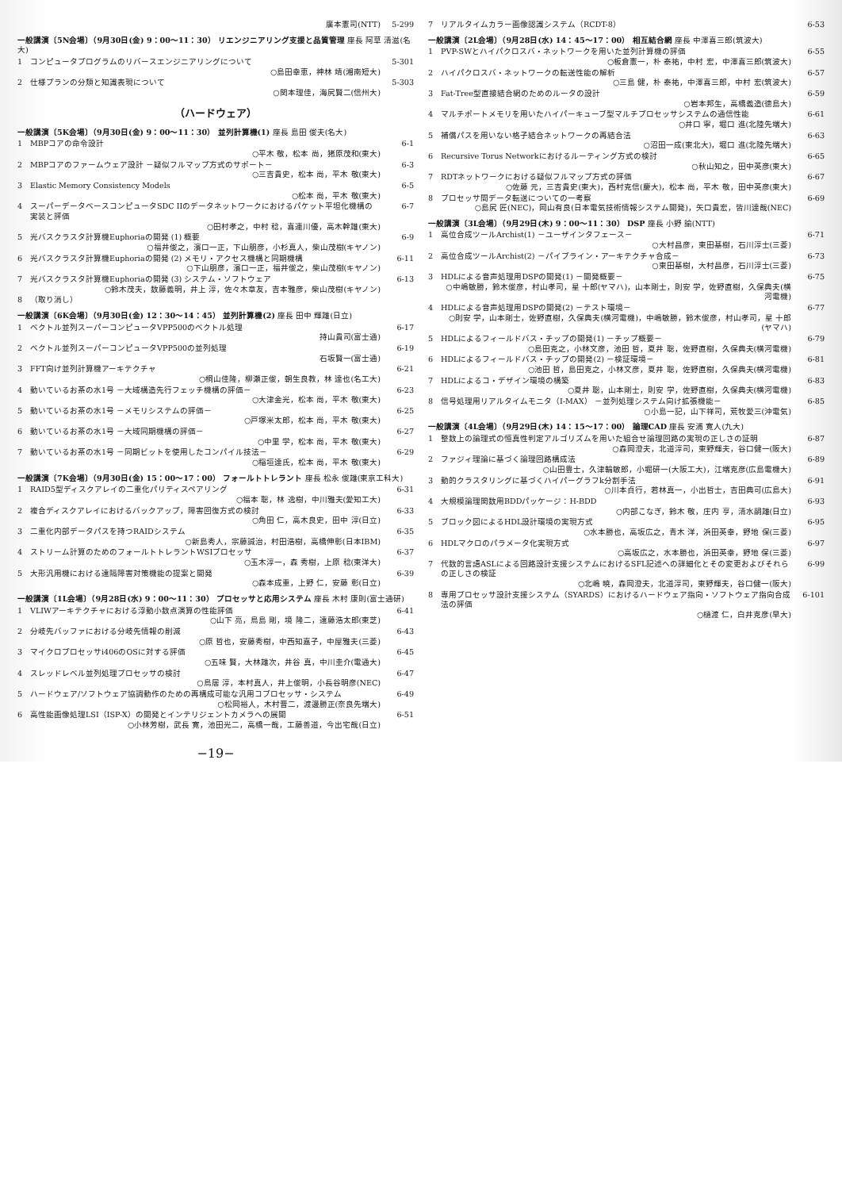廣本憲司(NTT) 5-299
一般講演〔5N会場〕（9月30日(金) 9：00～11：30） リエンジニアリング支援と品質管理 座長 阿草 清滋(名大)
1 コンピュータプログラムのリバースエンジニアリングについて
○島田幸恵，神林 靖(湘南短大) 5-301
2 仕様プランの分類と知識表現について
○関本理佳，海尻賢二(信州大) 5-303
（ハードウェア）
一般講演〔5K会場〕（9月30日(金) 9：00～11：30） 並列計算機(1) 座長 島田 俊夫(名大)
1 MBPコアの命令設計
○平木 敬，松本 尚，猪原茂和(東大) 6-1
2 MBPコアのファームウェア設計 －疑似フルマップ方式のサポート－
○三吉貴史，松本 尚，平木 敬(東大) 6-3
3 Elastic Memory Consistency Models
○松本 尚，平木 敬(東大) 6-5
4 スーパーデータベースコンピュータSDC IIのデータネットワークにおけるパケット平坦化機構の実装と評価
○田村孝之，中村 稔，喜連川優，高木幹雄(東大) 6-7
5 光バスクラスタ計算機Euphoriaの開発 (1) 概要
○福井俊之，濱口一正，下山朋彦，小杉真人，柴山茂樹(キヤノン) 6-9
6 光バスクラスタ計算機Euphoriaの開発 (2) メモリ・アクセス機構と同期機構
○下山朋彦，濱口一正，福井俊之，柴山茂樹(キヤノン) 6-11
7 光バスクラスタ計算機Euphoriaの開発 (3) システム・ソフトウェア
○鈴木茂夫，数藤義明，井上 淳，佐々木章友，吉本雅彦，柴山茂樹(キヤノン) 6-13
8 （取り消し）
一般講演〔6K会場〕（9月30日(金) 12：30～14：45） 並列計算機(2) 座長 田中 輝雄(日立)
1 ベクトル並列スーパーコンピュータVPP500のベクトル処理
持山貴司(富士通) 6-17
2 ベクトル並列スーパーコンピュータVPP500の並列処理
石坂賢一(富士通) 6-19
3 FFT向け並列計算機アーキテクチャ
○桐山佳隆，柳瀬正俊，朝生良教，林 達也(名工大) 6-21
4 動いているお茶の水1号 －大域構造先行フェッチ機構の評価－
○大津金光，松本 尚，平木 敬(東大) 6-23
5 動いているお茶の水1号 －メモリシステムの評価－
○戸塚米太郎，松本 尚，平木 敬(東大) 6-25
6 動いているお茶の水1号 －大域同期機構の評価－
○中里 学，松本 尚，平木 敬(東大) 6-27
7 動いているお茶の水1号 －同期ビットを使用したコンパイル技法－
○稲垣達氏，松本 尚，平木 敬(東大) 6-29
一般講演〔7K会場〕（9月30日(金) 15：00～17：00） フォールトトレラント 座長 松永 俊雄(東京工科大)
1 RAID5型ディスクアレイの二重化パリティスペアリング
○福本 聡，林 逸樹，中川雅夫(愛知工大) 6-31
2 複合ディスクアレイにおけるバックアップ，障害回復方式の検討
○角田 仁，高木良史，田中 淳(日立) 6-33
3 二重化内部データパスを持つRAIDシステム
○新島秀人，宗藤誠治，村田浩樹，高橋伸彰(日本IBM) 6-35
4 ストリーム計算のためのフォールトトレラントWSIプロセッサ
○玉木淳一，森 秀樹，上原 稔(東洋大) 6-37
5 大形汎用機における遠隔障害対策機能の提案と開発
○森本成重，上野 仁，安藤 彰(日立) 6-39
一般講演〔1L会場〕（9月28日(水) 9：00～11：30） プロセッサと応用システム 座長 木村 康則(富士通研)
1 VLIWアーキテクチャにおける浮動小数点演算の性能評価
○山下 亮，鳥島 剛，境 隆二，遠藤浩太郎(東芝) 6-41
2 分岐先バッファにおける分岐先情報の削減
○原 哲也，安藤秀樹，中西知嘉子，中屋雅夫(三菱) 6-43
3 マイクロプロセッサi406のOSに対する評価
○五味 賢，大林雄次，井谷 真，中川圭介(電通大) 6-45
4 スレッドレベル並列処理プロセッサの検討
○鳥居 淳，本村真人，井上俊明，小長谷明彦(NEC) 6-47
5 ハードウェア/ソフトウェア協調動作のための再構成可能な汎用コプロセッサ・システム
○松岡裕人，木村晋二，渡邊勝正(奈良先端大) 6-49
6 高性能画像処理LSI（ISP-X）の開発とインテリジェントカメラへの展開
○小林芳樹，武長 寛，池田光二，高橋一哉，工藤善道，今出宅哉(日立) 6-51
−19−
7 リアルタイムカラー画像認識システム（RCDT-8） 6-53
一般講演〔2L会場〕（9月28日(水) 14：45～17：00） 相互結合網 座長 中澤喜三郎(筑波大)
1 PVP-SWとハイパクロスバ・ネットワークを用いた並列計算機の評価
○板倉憲一，朴 泰祐，中村 宏，中澤喜三郎(筑波大) 6-55
2 ハイパクロスバ・ネットワークの転送性能の解析
○三島 健，朴 泰祐，中澤喜三郎，中村 宏(筑波大) 6-57
3 Fat-Tree型直接結合網のためのルータの設計
○岩本邦生，高橋義造(徳島大) 6-59
4 マルチポートメモリを用いたハイパーキューブ型マルチプロセッサシステムの通信性能
○井口 寧，堀口 進(北陸先端大) 6-61
5 補償パスを用いない格子結合ネットワークの再結合法
○沼田一成(東北大)，堀口 進(北陸先端大) 6-63
6 Recursive Torus Networkにおけるルーティング方式の検討
○秋山知之，田中英彦(東大) 6-65
7 RDTネットワークにおける疑似フルマップ方式の評価
○佐藤 元，三吉貴史(東大)，西村克信(慶大)，松本 尚，平木 敬，田中英彦(東大) 6-67
8 プロセッサ間データ転送についての一考察
○島尻 匠(NEC)，岡山有良(日本電気技術情報システム開発)，矢口貴宏，皆川達哉(NEC) 6-69
一般講演〔3L会場〕（9月29日(木) 9：00～11：30） DSP 座長 小野 諭(NTT)
1 高位合成ツールArchist(1) －ユーザインタフェース－
○大村昌彦，東田基樹，石川淳士(三菱) 6-71
2 高位合成ツールArchist(2) －パイプライン・アーキテクチャ合成－
○東田基樹，大村昌彦，石川淳士(三菱) 6-73
3 HDLによる音声処理用DSPの開発(1) －開発概要－
○中嶋敏勝，鈴木俊彦，村山孝司，星 十郎(ヤマハ)，山本剛士，則安 学，佐野直樹，久保典夫(横河電機) 6-75
4 HDLによる音声処理用DSPの開発(2) －テスト環境－
○則安 学，山本剛士，佐野直樹，久保典夫(横河電機)，中嶋敏勝，鈴木俊彦，村山孝司，星 十郎(ヤマハ) 6-77
5 HDLによるフィールドバス・チップの開発(1) －チップ概要－
○島田克之，小林文彦，池田 哲，夏井 聡，佐野直樹，久保典夫(横河電機) 6-79
6 HDLによるフィールドバス・チップの開発(2) －検証環境－
○池田 哲，島田克之，小林文彦，夏井 聡，佐野直樹，久保典夫(横河電機) 6-81
7 HDLによるコ・デザイン環境の構築
○夏井 聡，山本剛士，則安 学，佐野直樹，久保典夫(横河電機) 6-83
8 信号処理用リアルタイムモニタ（I-MAX） －並列処理システム向け拡張機能－
○小島一記，山下祥司，荒牧愛三(沖電気) 6-85
一般講演〔4L会場〕（9月29日(木) 14：15～17：00） 論理CAD 座長 安浦 寛人(九大)
1 整数上の論理式の恒真性判定アルゴリズムを用いた組合せ論理回路の実現の正しさの証明
○森岡澄夫，北道淳司，東野輝夫，谷口健一(阪大) 6-87
2 ファジィ理論に基づく論理回路構成法
○山田豊士，久津輪敏郎，小堀研一(大阪工大)，江端克彦(広島電機大) 6-89
3 動的クラスタリングに基づくハイパーグラフk分割手法
○川本貞行，若林真一，小出哲士，吉田典可(広島大) 6-91
4 大規模論理関数用BDDパッケージ：H-BDD
○内部こなぎ，鈴木 敬，庄内 亨，清水嗣雄(日立) 6-93
5 ブロック図によるHDL設計環境の実現方式
○水本勝也，高坂広之，青木 洋，浜田英幸，野地 保(三菱) 6-95
6 HDLマクロのパラメータ化実現方式
○高坂広之，水本勝也，浜田英幸，野地 保(三菱) 6-97
7 代数的言語ASLによる回路設計支援システムにおけるSFL記述への詳細化とその変更およびそれらの正しさの検証
○北嶋 暁，森岡澄夫，北道淳司，東野輝夫，谷口健一(阪大) 6-99
8 専用プロセッサ設計支援システム（SYARDS）におけるハードウェア指向・ソフトウェア指向合成法の評価
○樋渡 仁，白井克彦(早大) 6-101